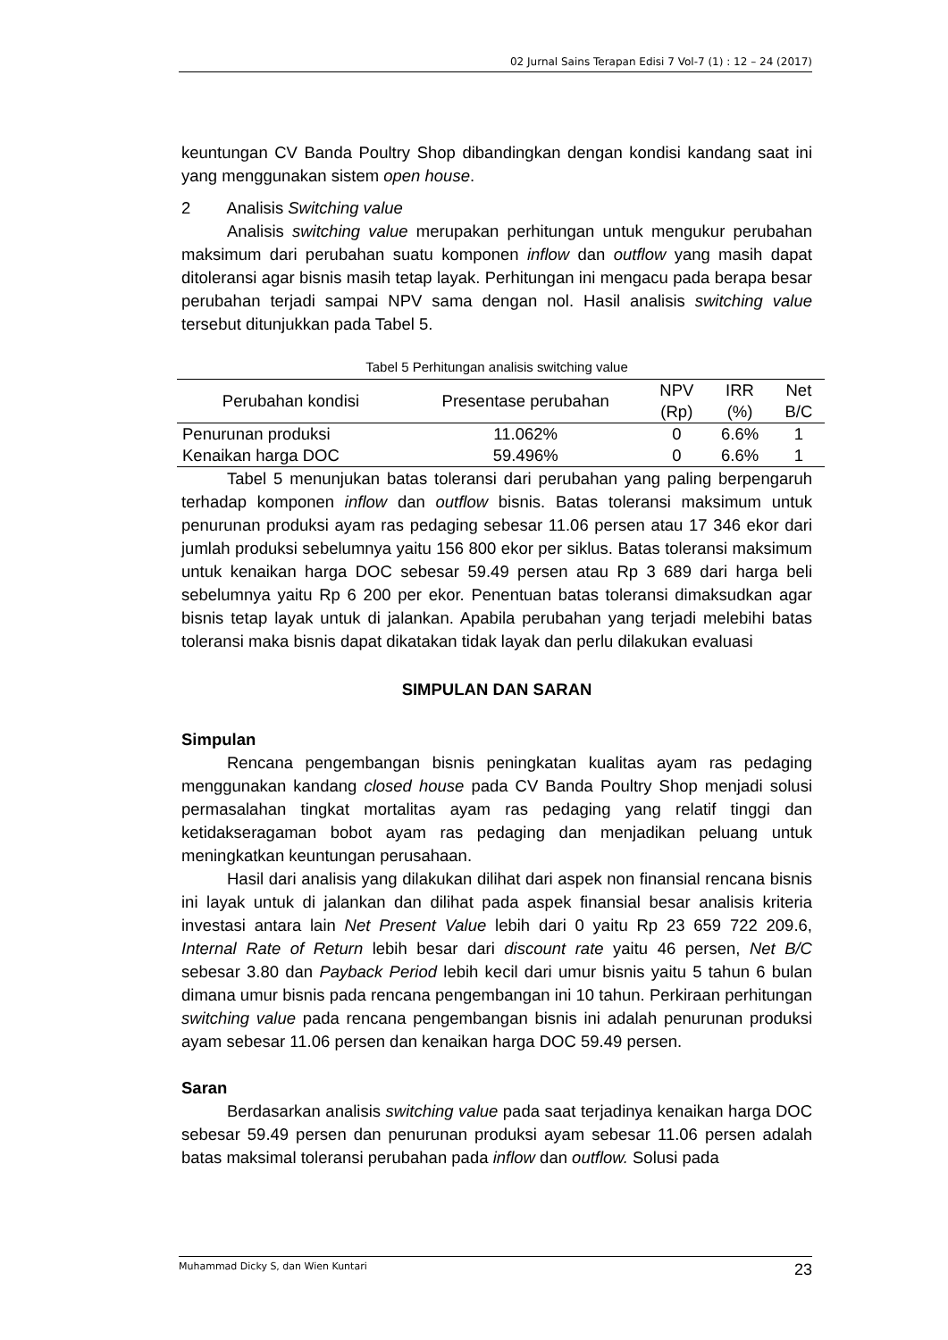02 Jurnal Sains Terapan Edisi 7 Vol-7 (1) : 12 – 24 (2017)
keuntungan CV Banda Poultry Shop dibandingkan dengan kondisi kandang saat ini yang menggunakan sistem open house.
2 Analisis Switching value
Analisis switching value merupakan perhitungan untuk mengukur perubahan maksimum dari perubahan suatu komponen inflow dan outflow yang masih dapat ditoleransi agar bisnis masih tetap layak. Perhitungan ini mengacu pada berapa besar perubahan terjadi sampai NPV sama dengan nol. Hasil analisis switching value tersebut ditunjukkan pada Tabel 5.
Tabel 5 Perhitungan analisis switching value
| Perubahan kondisi | Presentase perubahan | NPV (Rp) | IRR (%) | Net B/C |
| --- | --- | --- | --- | --- |
| Penurunan produksi | 11.062% | 0 | 6.6% | 1 |
| Kenaikan harga DOC | 59.496% | 0 | 6.6% | 1 |
Tabel 5 menunjukan batas toleransi dari perubahan yang paling berpengaruh terhadap komponen inflow dan outflow bisnis. Batas toleransi maksimum untuk penurunan produksi ayam ras pedaging sebesar 11.06 persen atau 17 346 ekor dari jumlah produksi sebelumnya yaitu 156 800 ekor per siklus. Batas toleransi maksimum untuk kenaikan harga DOC sebesar 59.49 persen atau Rp 3 689 dari harga beli sebelumnya yaitu Rp 6 200 per ekor. Penentuan batas toleransi dimaksudkan agar bisnis tetap layak untuk di jalankan. Apabila perubahan yang terjadi melebihi batas toleransi maka bisnis dapat dikatakan tidak layak dan perlu dilakukan evaluasi
SIMPULAN DAN SARAN
Simpulan
Rencana pengembangan bisnis peningkatan kualitas ayam ras pedaging menggunakan kandang closed house pada CV Banda Poultry Shop menjadi solusi permasalahan tingkat mortalitas ayam ras pedaging yang relatif tinggi dan ketidakseragaman bobot ayam ras pedaging dan menjadikan peluang untuk meningkatkan keuntungan perusahaan.
Hasil dari analisis yang dilakukan dilihat dari aspek non finansial rencana bisnis ini layak untuk di jalankan dan dilihat pada aspek finansial besar analisis kriteria investasi antara lain Net Present Value lebih dari 0 yaitu Rp 23 659 722 209.6, Internal Rate of Return lebih besar dari discount rate yaitu 46 persen, Net B/C sebesar 3.80 dan Payback Period lebih kecil dari umur bisnis yaitu 5 tahun 6 bulan dimana umur bisnis pada rencana pengembangan ini 10 tahun. Perkiraan perhitungan switching value pada rencana pengembangan bisnis ini adalah penurunan produksi ayam sebesar 11.06 persen dan kenaikan harga DOC 59.49 persen.
Saran
Berdasarkan analisis switching value pada saat terjadinya kenaikan harga DOC sebesar 59.49 persen dan penurunan produksi ayam sebesar 11.06 persen adalah batas maksimal toleransi perubahan pada inflow dan outflow. Solusi pada
Muhammad Dicky S, dan Wien Kuntari 23